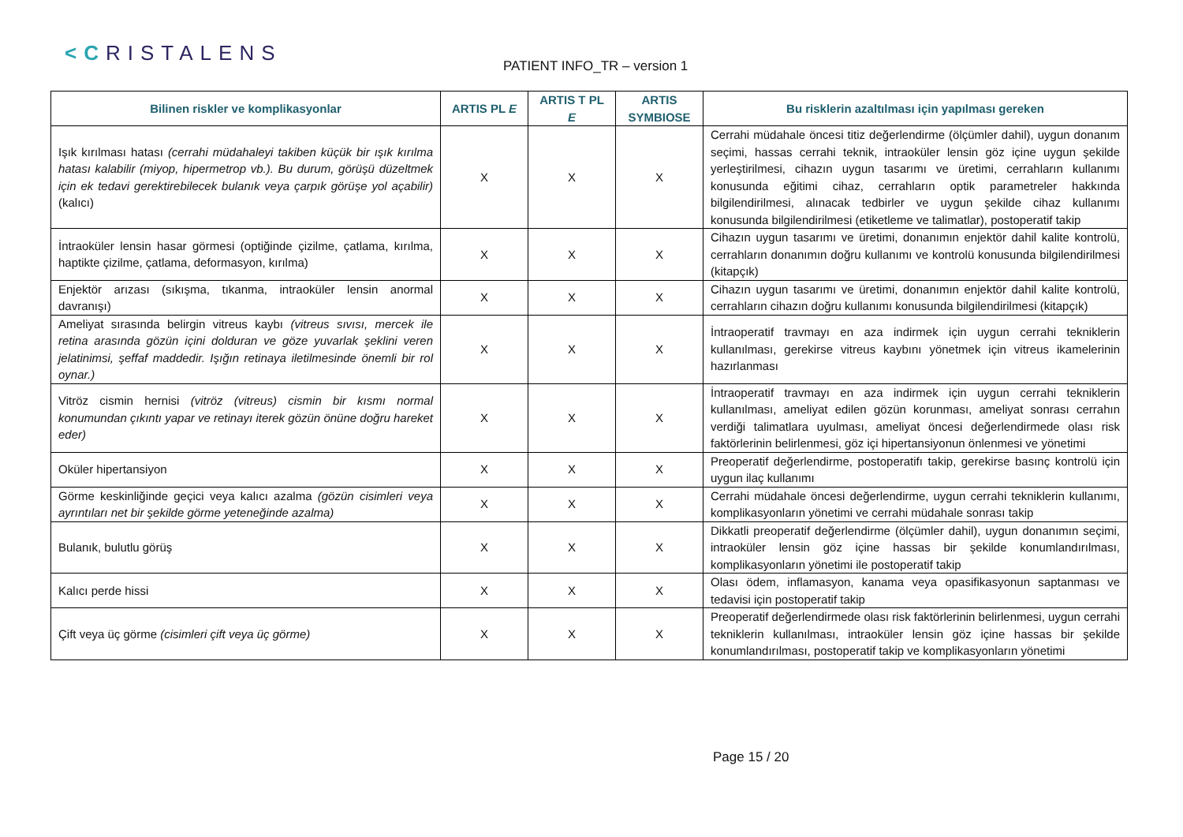<CRISTALENS
PATIENT INFO_TR – version 1
| Bilinen riskler ve komplikasyonlar | ARTIS PL E | ARTIS T PL E | ARTIS SYMBIOSE | Bu risklerin azaltılması için yapılması gereken |
| --- | --- | --- | --- | --- |
| Işık kırılması hatası (cerrahi müdahaleyi takiben küçük bir ışık kırılma hatası kalabilir (miyop, hipermetrop vb.). Bu durum, görüşü düzeltmek için ek tedavi gerektirebilecek bulanık veya çarpık görüşe yol açabilir) (kalıcı) | X | X | X | Cerrahi müdahale öncesi titiz değerlendirme (ölçümler dahil), uygun donanım seçimi, hassas cerrahi teknik, intraoküler lensin göz içine uygun şekilde yerleştirilmesi, cihazın uygun tasarımı ve üretimi, cerrahların kullanımı konusunda eğitimi cihaz, cerrahların optik parametreler hakkında bilgilendirilmesi, alınacak tedbirler ve uygun şekilde cihaz kullanımı konusunda bilgilendirilmesi (etiketleme ve talimatlar), postoperatif takip |
| İntraoküler lensin hasar görmesi (optiğinde çizilme, çatlama, kırılma, haptikte çizilme, çatlama, deformasyon, kırılma) | X | X | X | Cihazın uygun tasarımı ve üretimi, donanımın enjektör dahil kalite kontrolü, cerrahların donanımın doğru kullanımı ve kontrolü konusunda bilgilendirilmesi (kitapçık) |
| Enjektör arızası (sıkışma, tıkanma, intraoküler lensin anormal davranışı) | X | X | X | Cihazın uygun tasarımı ve üretimi, donanımın enjektör dahil kalite kontrolü, cerrahların cihazın doğru kullanımı konusunda bilgilendirilmesi (kitapçık) |
| Ameliyat sırasında belirgin vitreus kaybı (vitreus sıvısı, mercek ile retina arasında gözün içini dolduran ve göze yuvarlak şeklini veren jelatinimsi, şeffaf maddedir. Işığın retinaya iletilmesinde önemli bir rol oynar.) | X | X | X | İntraoperatif travmayı en aza indirmek için uygun cerrahi tekniklerin kullanılması, gerekirse vitreus kaybını yönetmek için vitreus ikamelerinin hazırlanması |
| Vitröz cismin hernisi (vitröz (vitreus) cismin bir kısmı normal konumundan çıkıntı yapar ve retinayı iterek gözün önüne doğru hareket eder) | X | X | X | İntraoperatif travmayı en aza indirmek için uygun cerrahi tekniklerin kullanılması, ameliyat edilen gözün korunması, ameliyat sonrası cerrahın verdiği talimatlara uyulması, ameliyat öncesi değerlendirmede olası risk faktörlerinin belirlenmesi, göz içi hipertansiyonun önlenmesi ve yönetimi |
| Oküler hipertansiyon | X | X | X | Preoperatif değerlendirme, postoperatifı takip, gerekirse basınç kontrolü için uygun ilaç kullanımı |
| Görme keskinliğinde geçici veya kalıcı azalma (gözün cisimleri veya ayrıntıları net bir şekilde görme yeteneğinde azalma) | X | X | X | Cerrahi müdahale öncesi değerlendirme, uygun cerrahi tekniklerin kullanımı, komplikasyonların yönetimi ve cerrahi müdahale sonrası takip |
| Bulanık, bulutlu görüş | X | X | X | Dikkatli preoperatif değerlendirme (ölçümler dahil), uygun donanımın seçimi, intraoküler lensin göz içine hassas bir şekilde konumlandırılması, komplikasyonların yönetimi ile postoperatif takip |
| Kalıcı perde hissi | X | X | X | Olası ödem, inflamasyon, kanama veya opasifikasyonun saptanması ve tedavisi için postoperatif takip |
| Çift veya üç görme (cisimleri çift veya üç görme) | X | X | X | Preoperatif değerlendirmede olası risk faktörlerinin belirlenmesi, uygun cerrahi tekniklerin kullanılması, intraoküler lensin göz içine hassas bir şekilde konumlandırılması, postoperatif takip ve komplikasyonların yönetimi |
Page 15 / 20